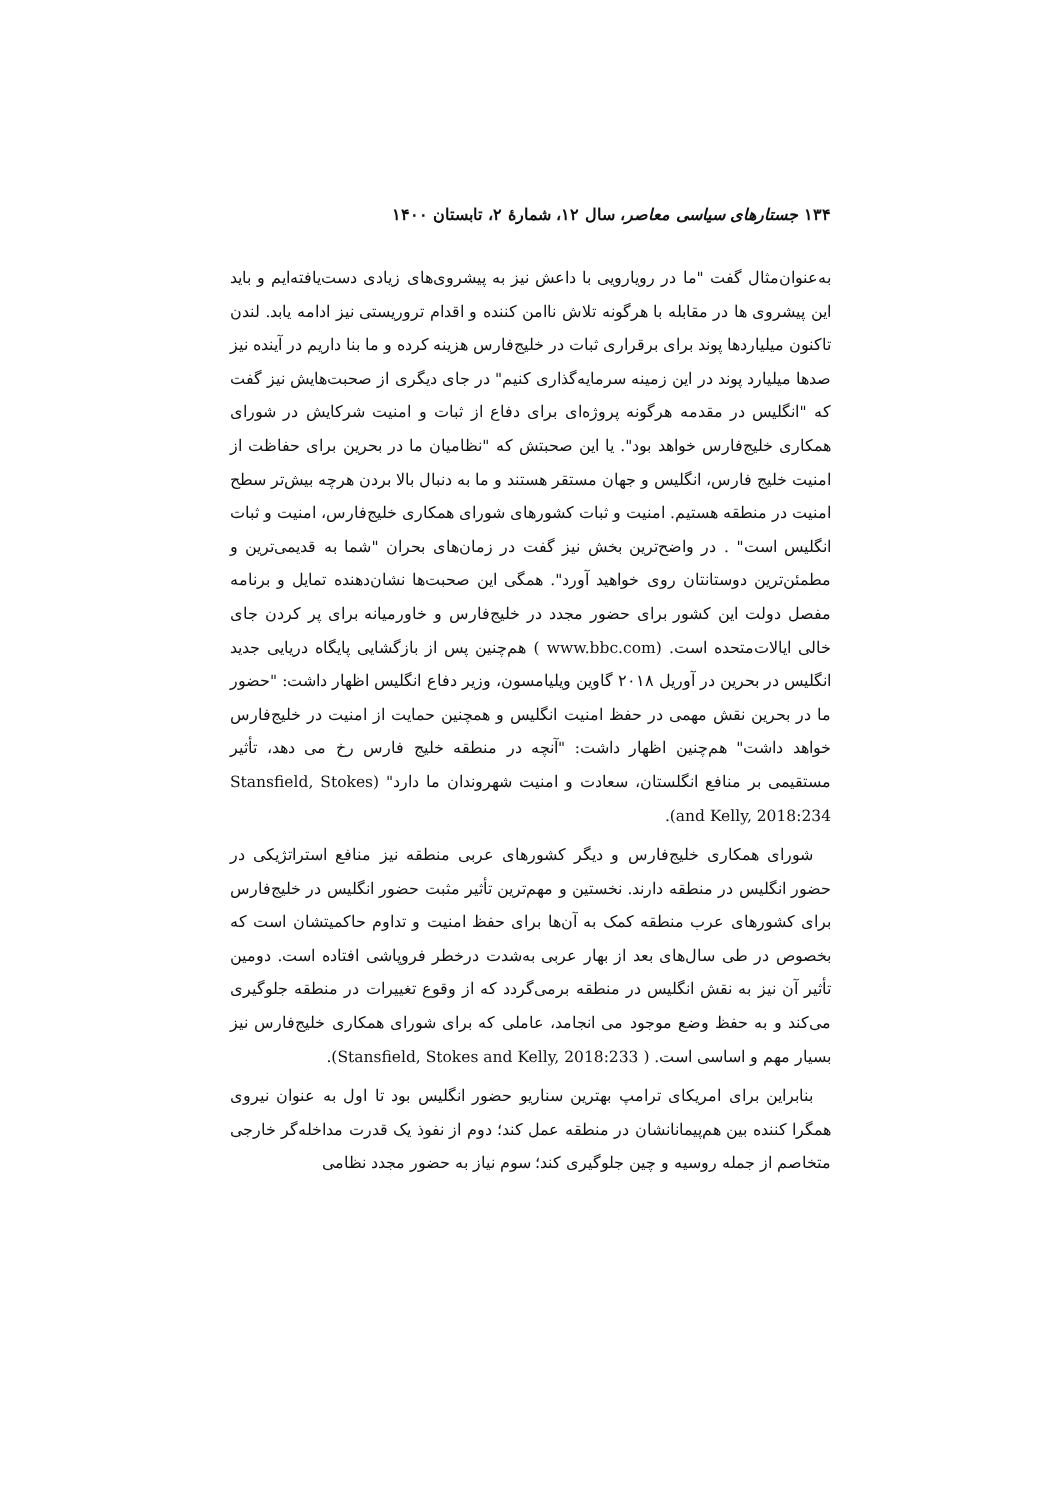۱۳۴ جستارهای سیاسی معاصر، سال ۱۲، شمارهٔ ۲، تابستان ۱۴۰۰
به‌عنوان‌مثال گفت "ما در رویارویی با داعش نیز به پیشروی‌های زیادی دست‌یافته‌ایم و باید این پیشروی ها در مقابله با هرگونه تلاش ناامن کننده و اقدام تروریستی نیز ادامه یابد. لندن تاکنون میلیاردها پوند برای برقراری ثبات در خلیج‌فارس هزینه کرده و ما بنا داریم در آینده نیز صدها میلیارد پوند در این زمینه سرمایه‌گذاری کنیم" در جای دیگری از صحبت‌هایش نیز گفت که "انگلیس در مقدمه هرگونه پروژه‌ای برای دفاع از ثبات و امنیت شرکایش در شورای همکاری خلیج‌فارس خواهد بود". یا این صحبتش که "نظامیان ما در بحرین برای حفاظت از امنیت خلیج فارس، انگلیس و جهان مستقر هستند و ما به دنبال بالا بردن هرچه بیش‌تر سطح امنیت در منطقه هستیم. امنیت و ثبات کشورهای شورای همکاری خلیج‌فارس، امنیت و ثبات انگلیس است" . در واضح‌ترین بخش نیز گفت در زمان‌های بحران "شما به قدیمی‌ترین و مطمئن‌ترین دوستانتان روی خواهید آورد". همگی این صحبت‌ها نشان‌دهنده تمایل و برنامه مفصل دولت این کشور برای حضور مجدد در خلیج‌فارس و خاورمیانه برای پر کردن جای خالی ایالات‌متحده است. (www.bbc.com ) هم‌چنین پس از بازگشایی پایگاه دریایی جدید انگلیس در بحرین در آوریل ۲۰۱۸ گاوین ویلیامسون، وزیر دفاع انگلیس اظهار داشت: "حضور ما در بحرین نقش مهمی در حفظ امنیت انگلیس و همچنین حمایت از امنیت در خلیج‌فارس خواهد داشت" هم‌چنین اظهار داشت: "آنچه در منطقه خلیج فارس رخ می دهد، تأثیر مستقیمی بر منافع انگلستان، سعادت و امنیت شهروندان ما دارد" (Stansfield, Stokes and Kelly, 2018:234).
شورای همکاری خلیج‌فارس و دیگر کشورهای عربی منطقه نیز منافع استراتژیکی در حضور انگلیس در منطقه دارند. نخستین و مهم‌ترین تأثیر مثبت حضور انگلیس در خلیج‌فارس برای کشورهای عرب منطقه کمک به آن‌ها برای حفظ امنیت و تداوم حاکمیتشان است که بخصوص در طی سال‌های بعد از بهار عربی به‌شدت درخطر فروپاشی افتاده است. دومین تأثیر آن نیز به نقش انگلیس در منطقه برمی‌گردد که از وقوع تغییرات در منطقه جلوگیری می‌کند و به حفظ وضع موجود می انجامد، عاملی که برای شورای همکاری خلیج‌فارس نیز بسیار مهم و اساسی است. ( Stansfield, Stokes and Kelly, 2018:233).
بنابراین برای امریکای ترامپ بهترین سناریو حضور انگلیس بود تا اول به عنوان نیروی همگرا کننده بین هم‌پیمانانشان در منطقه عمل کند؛ دوم از نفوذ یک قدرت مداخله‌گر خارجی متخاصم از جمله روسیه و چین جلوگیری کند؛ سوم نیاز به حضور مجدد نظامی